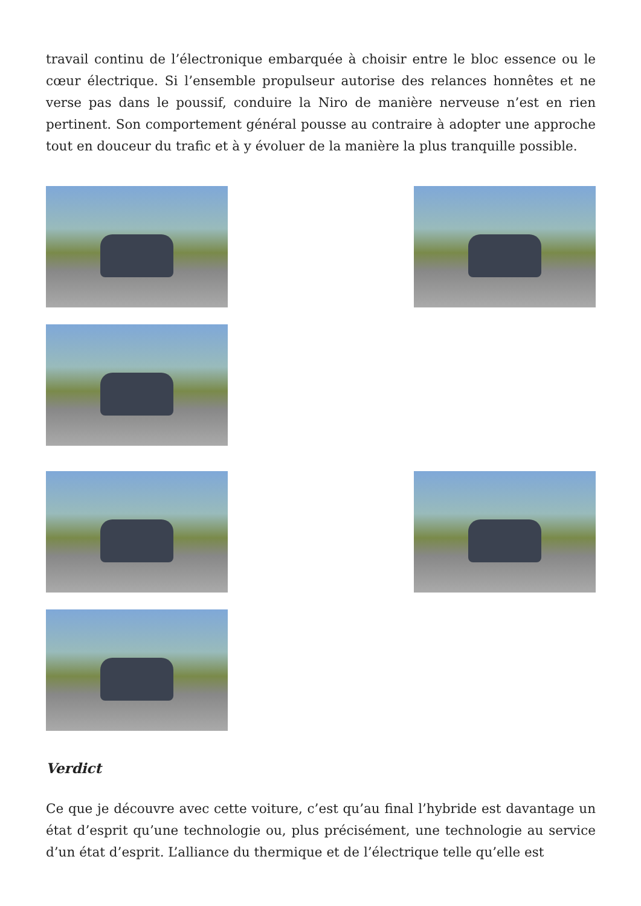travail continu de l’électronique embarquée à choisir entre le bloc essence ou le cœur électrique. Si l’ensemble propulseur autorise des relances honnêtes et ne verse pas dans le poussif, conduire la Niro de manière nerveuse n’est en rien pertinent. Son comportement général pousse au contraire à adopter une approche tout en douceur du trafic et à y évoluer de la manière la plus tranquille possible.
Verdict
Ce que je découvre avec cette voiture, c’est qu’au final l’hybride est davantage un état d’esprit qu’une technologie ou, plus précisément, une technologie au service d’un état d’esprit. L’alliance du thermique et de l’électrique telle qu’elle est